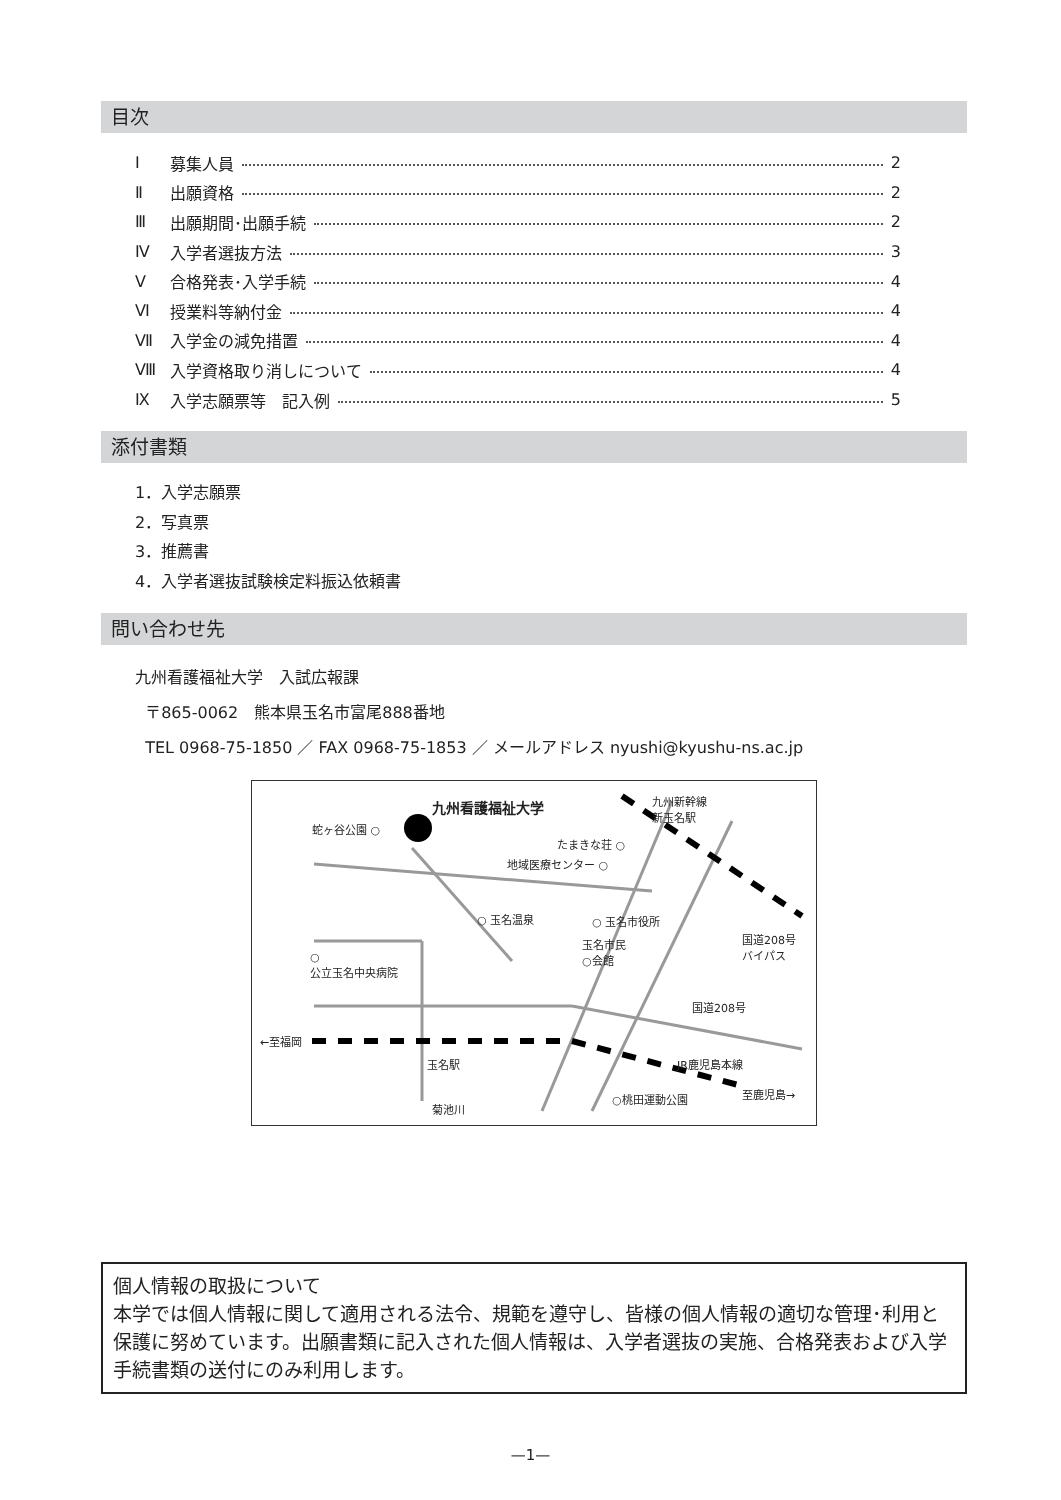目次
Ⅰ 募集人員 2
Ⅱ 出願資格 2
Ⅲ 出願期間･出願手続 2
Ⅳ 入学者選抜方法 3
Ⅴ 合格発表･入学手続 4
Ⅵ 授業料等納付金 4
Ⅶ 入学金の減免措置 4
Ⅷ 入学資格取り消しについて 4
Ⅸ 入学志願票等　記入例 5
添付書類
1．入学志願票
2．写真票
3．推薦書
4．入学者選抜試験検定料振込依頼書
問い合わせ先
九州看護福祉大学　入試広報課
〒865-0062　熊本県玉名市富尾888番地
TEL 0968-75-1850 ／ FAX 0968-75-1853 ／ メールアドレス nyushi@kyushu-ns.ac.jp
九州看護福祉大学
蛇ヶ谷公園 ○
九州新幹線
新玉名駅
たまきな荘 ○
地域医療センター ○
○ 玉名温泉 ○ 玉名市役所
国道208号
バイパス
玉名市民
○会館
○
公立玉名中央病院
国道208号
←至福岡
玉名駅 JR鹿児島本線
至鹿児島→
○桃田運動公園
菊池川
個人情報の取扱について
本学では個人情報に関して適用される法令、規範を遵守し、皆様の個人情報の適切な管理･利用と保護に努めています。出願書類に記入された個人情報は、入学者選抜の実施、合格発表および入学手続書類の送付にのみ利用します。
—1—